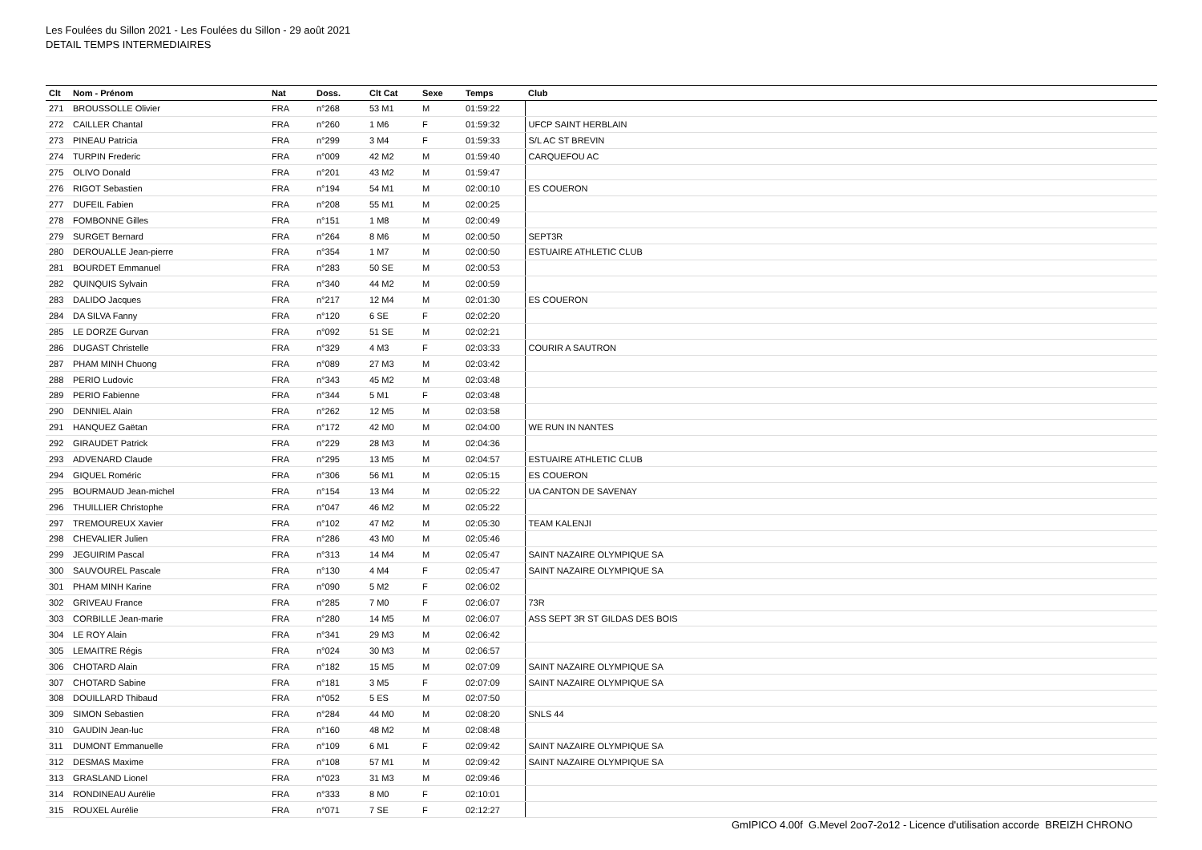Les Foulées du Sillon 2021 - Les Foulées du Sillon - 29 août 2021
DETAIL TEMPS INTERMEDIAIRES
| Clt | Nom - Prénom | Nat | Doss. | Clt Cat | Sexe | Temps | Club |
| --- | --- | --- | --- | --- | --- | --- | --- |
| 271 | BROUSSOLLE Olivier | FRA | n°268 | 53 M1 | M | 01:59:22 | |
| 272 | CAILLER Chantal | FRA | n°260 | 1 M6 | F | 01:59:32 | UFCP SAINT HERBLAIN |
| 273 | PINEAU Patricia | FRA | n°299 | 3 M4 | F | 01:59:33 | S/L AC ST BREVIN |
| 274 | TURPIN Frederic | FRA | n°009 | 42 M2 | M | 01:59:40 | CARQUEFOU AC |
| 275 | OLIVO Donald | FRA | n°201 | 43 M2 | M | 01:59:47 | |
| 276 | RIGOT Sebastien | FRA | n°194 | 54 M1 | M | 02:00:10 | ES COUERON |
| 277 | DUFEIL Fabien | FRA | n°208 | 55 M1 | M | 02:00:25 | |
| 278 | FOMBONNE Gilles | FRA | n°151 | 1 M8 | M | 02:00:49 | |
| 279 | SURGET Bernard | FRA | n°264 | 8 M6 | M | 02:00:50 | SEPT3R |
| 280 | DEROUALLE Jean-pierre | FRA | n°354 | 1 M7 | M | 02:00:50 | ESTUAIRE ATHLETIC CLUB |
| 281 | BOURDET Emmanuel | FRA | n°283 | 50 SE | M | 02:00:53 | |
| 282 | QUINQUIS Sylvain | FRA | n°340 | 44 M2 | M | 02:00:59 | |
| 283 | DALIDO Jacques | FRA | n°217 | 12 M4 | M | 02:01:30 | ES COUERON |
| 284 | DA SILVA Fanny | FRA | n°120 | 6 SE | F | 02:02:20 | |
| 285 | LE DORZE Gurvan | FRA | n°092 | 51 SE | M | 02:02:21 | |
| 286 | DUGAST Christelle | FRA | n°329 | 4 M3 | F | 02:03:33 | COURIR A SAUTRON |
| 287 | PHAM MINH Chuong | FRA | n°089 | 27 M3 | M | 02:03:42 | |
| 288 | PERIO Ludovic | FRA | n°343 | 45 M2 | M | 02:03:48 | |
| 289 | PERIO Fabienne | FRA | n°344 | 5 M1 | F | 02:03:48 | |
| 290 | DENNIEL Alain | FRA | n°262 | 12 M5 | M | 02:03:58 | |
| 291 | HANQUEZ Gaëtan | FRA | n°172 | 42 M0 | M | 02:04:00 | WE RUN IN NANTES |
| 292 | GIRAUDET Patrick | FRA | n°229 | 28 M3 | M | 02:04:36 | |
| 293 | ADVENARD Claude | FRA | n°295 | 13 M5 | M | 02:04:57 | ESTUAIRE ATHLETIC CLUB |
| 294 | GIQUEL Roméric | FRA | n°306 | 56 M1 | M | 02:05:15 | ES COUERON |
| 295 | BOURMAUD Jean-michel | FRA | n°154 | 13 M4 | M | 02:05:22 | UA CANTON DE SAVENAY |
| 296 | THUILLIER Christophe | FRA | n°047 | 46 M2 | M | 02:05:22 | |
| 297 | TREMOUREUX Xavier | FRA | n°102 | 47 M2 | M | 02:05:30 | TEAM KALENJI |
| 298 | CHEVALIER Julien | FRA | n°286 | 43 M0 | M | 02:05:46 | |
| 299 | JEGUIRIM Pascal | FRA | n°313 | 14 M4 | M | 02:05:47 | SAINT NAZAIRE OLYMPIQUE SA |
| 300 | SAUVOUREL Pascale | FRA | n°130 | 4 M4 | F | 02:05:47 | SAINT NAZAIRE OLYMPIQUE SA |
| 301 | PHAM MINH Karine | FRA | n°090 | 5 M2 | F | 02:06:02 | |
| 302 | GRIVEAU France | FRA | n°285 | 7 M0 | F | 02:06:07 | 73R |
| 303 | CORBILLE Jean-marie | FRA | n°280 | 14 M5 | M | 02:06:07 | ASS SEPT 3R ST GILDAS DES BOIS |
| 304 | LE ROY Alain | FRA | n°341 | 29 M3 | M | 02:06:42 | |
| 305 | LEMAITRE Régis | FRA | n°024 | 30 M3 | M | 02:06:57 | |
| 306 | CHOTARD Alain | FRA | n°182 | 15 M5 | M | 02:07:09 | SAINT NAZAIRE OLYMPIQUE SA |
| 307 | CHOTARD Sabine | FRA | n°181 | 3 M5 | F | 02:07:09 | SAINT NAZAIRE OLYMPIQUE SA |
| 308 | DOUILLARD Thibaud | FRA | n°052 | 5 ES | M | 02:07:50 | |
| 309 | SIMON Sebastien | FRA | n°284 | 44 M0 | M | 02:08:20 | SNLS 44 |
| 310 | GAUDIN Jean-luc | FRA | n°160 | 48 M2 | M | 02:08:48 | |
| 311 | DUMONT Emmanuelle | FRA | n°109 | 6 M1 | F | 02:09:42 | SAINT NAZAIRE OLYMPIQUE SA |
| 312 | DESMAS Maxime | FRA | n°108 | 57 M1 | M | 02:09:42 | SAINT NAZAIRE OLYMPIQUE SA |
| 313 | GRASLAND Lionel | FRA | n°023 | 31 M3 | M | 02:09:46 | |
| 314 | RONDINEAU Aurélie | FRA | n°333 | 8 M0 | F | 02:10:01 | |
| 315 | ROUXEL Aurélie | FRA | n°071 | 7 SE | F | 02:12:27 | |
GmIPICO 4.00f G.Mevel 2oo7-2o12 - Licence d'utilisation accorde BREIZH CHRONO